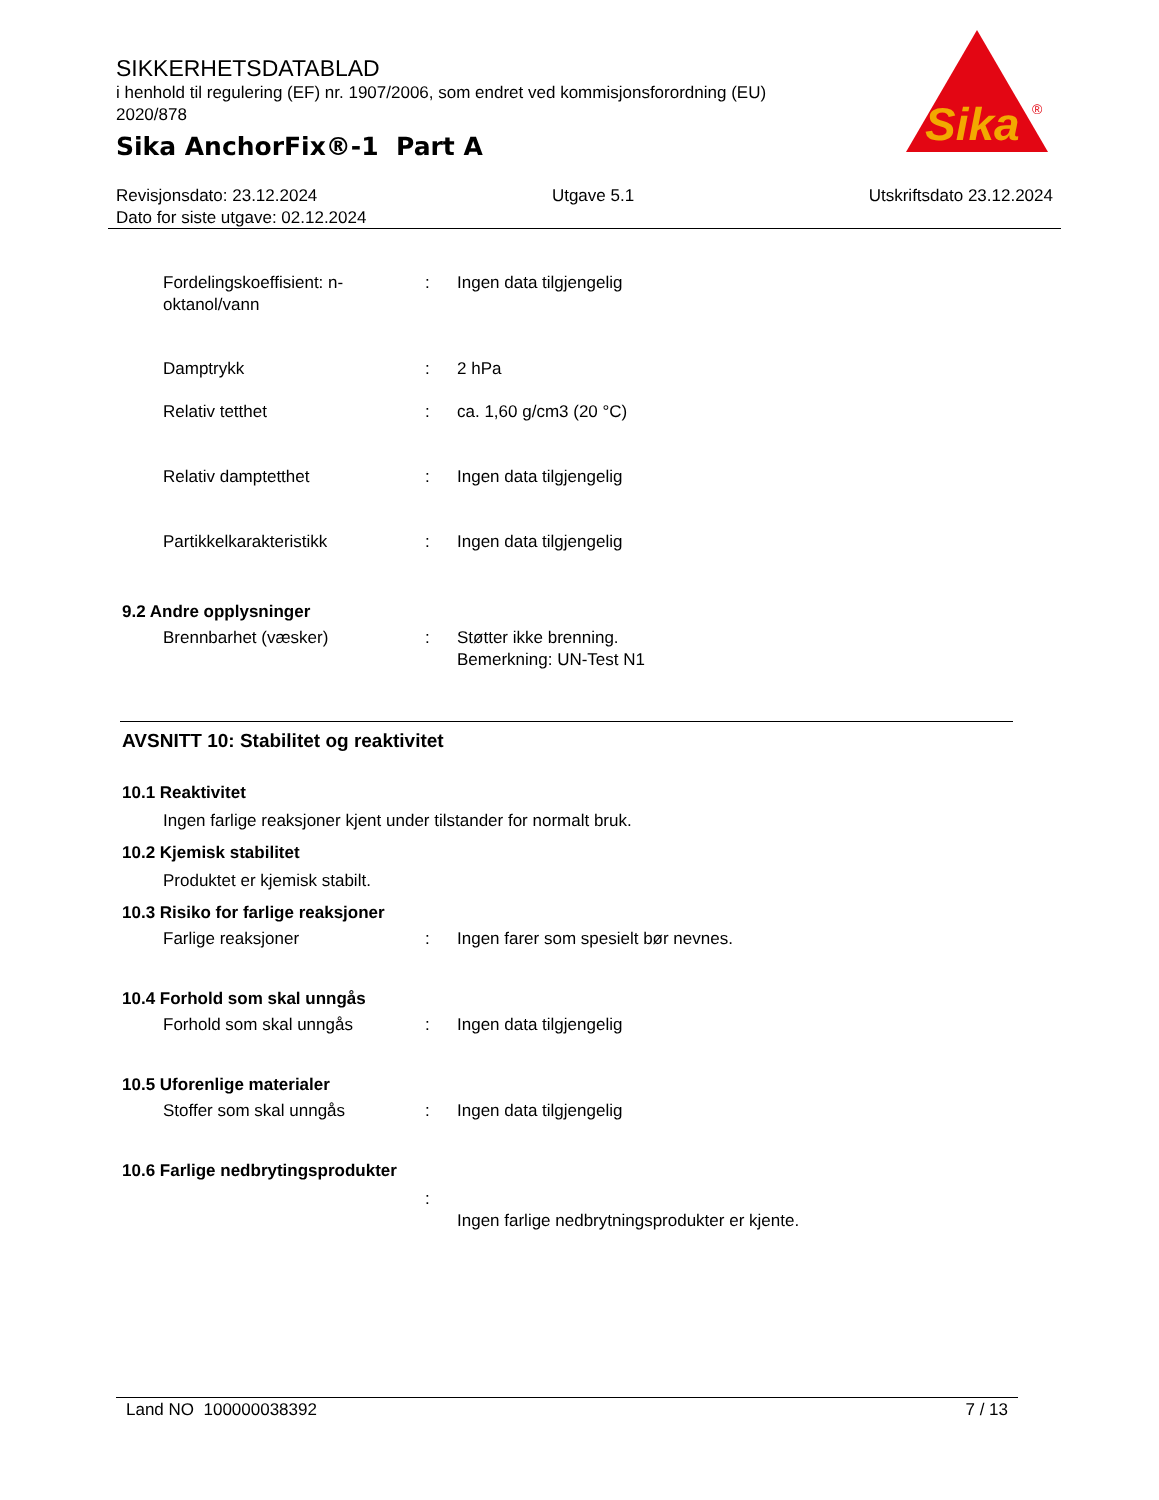SIKKERHETSDATABLAD
i henhold til regulering (EF) nr. 1907/2006, som endret ved kommisjonsforordning (EU) 2020/878
Sika AnchorFix®-1 Part A
Sika
®
Revisjonsdato: 23.12.2024 Utgave 5.1 Utskriftsdato 23.12.2024
Dato for siste utgave: 02.12.2024
Fordelingskoeffisient: n-oktanol/vann
: Ingen data tilgjengelig
Damptrykk : 2 hPa
Relativ tetthet : ca. 1,60 g/cm3 (20 °C)
Relativ damptetthet : Ingen data tilgjengelig
Partikkelkarakteristikk : Ingen data tilgjengelig
9.2 Andre opplysninger
Brennbarhet (væsker) : Støtter ikke brenning.
Bemerkning: UN-Test N1
AVSNITT 10: Stabilitet og reaktivitet
10.1 Reaktivitet
Ingen farlige reaksjoner kjent under tilstander for normalt bruk.
10.2 Kjemisk stabilitet
Produktet er kjemisk stabilt.
10.3 Risiko for farlige reaksjoner
Farlige reaksjoner : Ingen farer som spesielt bør nevnes.
10.4 Forhold som skal unngås
Forhold som skal unngås : Ingen data tilgjengelig
10.5 Uforenlige materialer
Stoffer som skal unngås : Ingen data tilgjengelig
10.6 Farlige nedbrytingsprodukter
:
Ingen farlige nedbrytningsprodukter er kjente.
Land NO 100000038392 7 / 13